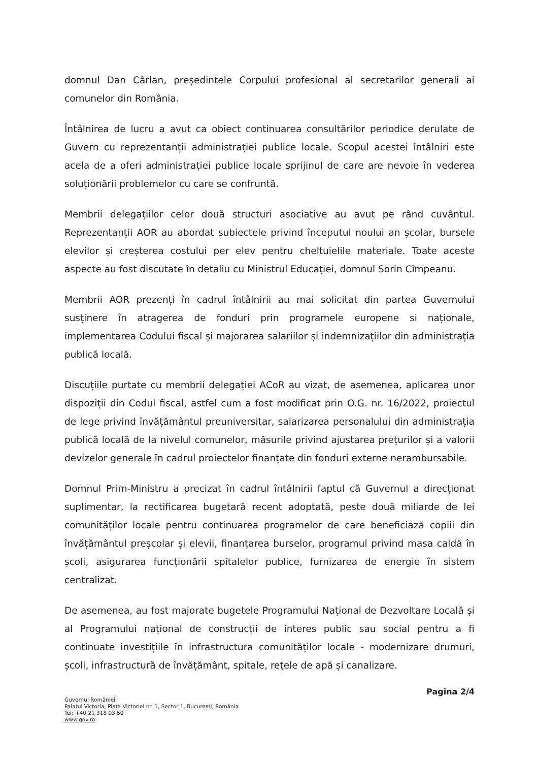domnul Dan Cârlan, președintele Corpului profesional al secretarilor generali ai comunelor din România.
Întâlnirea de lucru a avut ca obiect continuarea consultărilor periodice derulate de Guvern cu reprezentanții administrației publice locale. Scopul acestei întâlniri este acela de a oferi administrației publice locale sprijinul de care are nevoie în vederea soluționării problemelor cu care se confruntă.
Membrii delegațiilor celor două structuri asociative au avut pe rând cuvântul. Reprezentanții AOR au abordat subiectele privind începutul noului an școlar, bursele elevilor și creșterea costului per elev pentru cheltuielile materiale. Toate aceste aspecte au fost discutate în detaliu cu Ministrul Educației, domnul Sorin Cîmpeanu.
Membrii AOR prezenți în cadrul întâlnirii au mai solicitat din partea Guvernului susținere în atragerea de fonduri prin programele europene si naționale, implementarea Codului fiscal și majorarea salariilor și indemnizațiilor din administrația publică locală.
Discuțiile purtate cu membrii delegației ACoR au vizat, de asemenea, aplicarea unor dispoziții din Codul fiscal, astfel cum a fost modificat prin O.G. nr. 16/2022, proiectul de lege privind învățământul preuniversitar, salarizarea personalului din administrația publică locală de la nivelul comunelor, măsurile privind ajustarea prețurilor și a valorii devizelor generale în cadrul proiectelor finanțate din fonduri externe nerambursabile.
Domnul Prim-Ministru a precizat în cadrul întâlnirii faptul că Guvernul a direcționat suplimentar, la rectificarea bugetară recent adoptată, peste două miliarde de lei comunităților locale pentru continuarea programelor de care beneficiază copiii din învățământul preșcolar și elevii, finanțarea burselor, programul privind masa caldă în școli, asigurarea funcționării spitalelor publice, furnizarea de energie în sistem centralizat.
De asemenea, au fost majorate bugetele Programului Național de Dezvoltare Locală și al Programului național de construcții de interes public sau social pentru a fi continuate investițiile în infrastructura comunităților locale - modernizare drumuri, școli, infrastructură de învățământ, spitale, rețele de apă și canalizare.
Pagina 2/4
Guvernul României
Palatul Victoria, Piața Victoriei nr. 1, Sector 1, București, România
Tel: +40 21 318 03 50
www.gov.ro